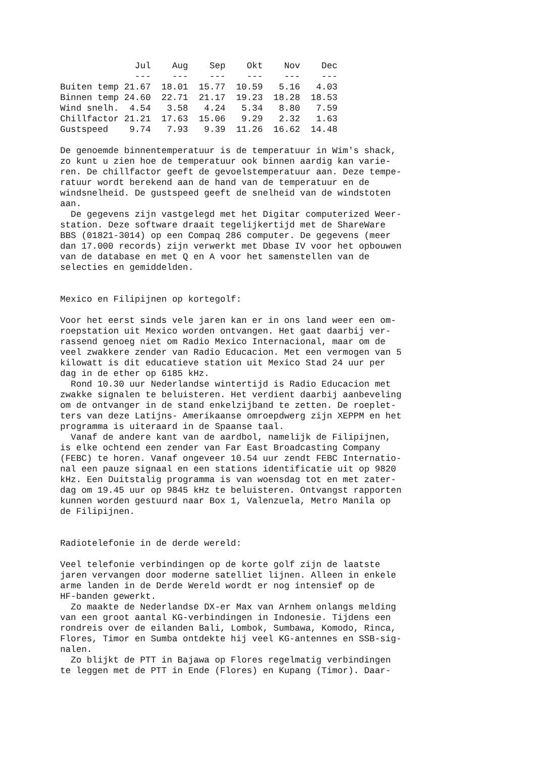| | Jul | Aug | Sep | Okt | Nov | Dec |
| --- | --- | --- | --- | --- | --- | --- |
| | --- | --- | --- | --- | --- | --- |
| Buiten temp | 21.67 | 18.01 | 15.77 | 10.59 | 5.16 | 4.03 |
| Binnen temp | 24.60 | 22.71 | 21.17 | 19.23 | 18.28 | 18.53 |
| Wind snelh. | 4.54 | 3.58 | 4.24 | 5.34 | 8.80 | 7.59 |
| Chillfactor | 21.21 | 17.63 | 15.06 | 9.29 | 2.32 | 1.63 |
| Gustspeed | 9.74 | 7.93 | 9.39 | 11.26 | 16.62 | 14.48 |
De genoemde binnentemperatuur is de temperatuur in Wim's shack,
zo kunt u zien hoe de temperatuur ook binnen aardig kan varie-
ren. De chillfactor geeft de gevoelstemperatuur aan. Deze tempe-
ratuur wordt berekend aan de hand van de temperatuur en de
windsnelheid. De gustspeed geeft de snelheid van de windstoten
aan.
  De gegevens zijn vastgelegd met het Digitar computerized Weer-
station. Deze software draait tegelijkertijd met de ShareWare
BBS (01821-3014) op een Compaq 286 computer. De gegevens (meer
dan 17.000 records) zijn verwerkt met Dbase IV voor het opbouwen
van de database en met Q en A voor het samenstellen van de
selecties en gemiddelden.


Mexico en Filipijnen op kortegolf:

Voor het eerst sinds vele jaren kan er in ons land weer een om-
roepstation uit Mexico worden ontvangen. Het gaat daarbij ver-
rassend genoeg niet om Radio Mexico Internacional, maar om de
veel zwakkere zender van Radio Educacion. Met een vermogen van 5
kilowatt is dit educatieve station uit Mexico Stad 24 uur per
dag in de ether op 6185 kHz.
  Rond 10.30 uur Nederlandse wintertijd is Radio Educacion met
zwakke signalen te beluisteren. Het verdient daarbij aanbeveling
om de ontvanger in de stand enkelzijband te zetten. De roeplet-
ters van deze Latijns- Amerikaanse omroepdwerg zijn XEPPM en het
programma is uiteraard in de Spaanse taal.
  Vanaf de andere kant van de aardbol, namelijk de Filipijnen,
is elke ochtend een zender van Far East Broadcasting Company
(FEBC) te horen. Vanaf ongeveer 10.54 uur zendt FEBC Internatio-
nal een pauze signaal en een stations identificatie uit op 9820
kHz. Een Duitstalig programma is van woensdag tot en met zater-
dag om 19.45 uur op 9845 kHz te beluisteren. Ontvangst rapporten
kunnen worden gestuurd naar Box 1, Valenzuela, Metro Manila op
de Filipijnen.


Radiotelefonie in de derde wereld:

Veel telefonie verbindingen op de korte golf zijn de laatste
jaren vervangen door moderne satelliet lijnen. Alleen in enkele
arme landen in de Derde Wereld wordt er nog intensief op de
HF-banden gewerkt.
  Zo maakte de Nederlandse DX-er Max van Arnhem onlangs melding
van een groot aantal KG-verbindingen in Indonesie. Tijdens een
rondreis over de eilanden Bali, Lombok, Sumbawa, Komodo, Rinca,
Flores, Timor en Sumba ontdekte hij veel KG-antennes en SSB-sig-
nalen.
  Zo blijkt de PTT in Bajawa op Flores regelmatig verbindingen
te leggen met de PTT in Ende (Flores) en Kupang (Timor). Daar-